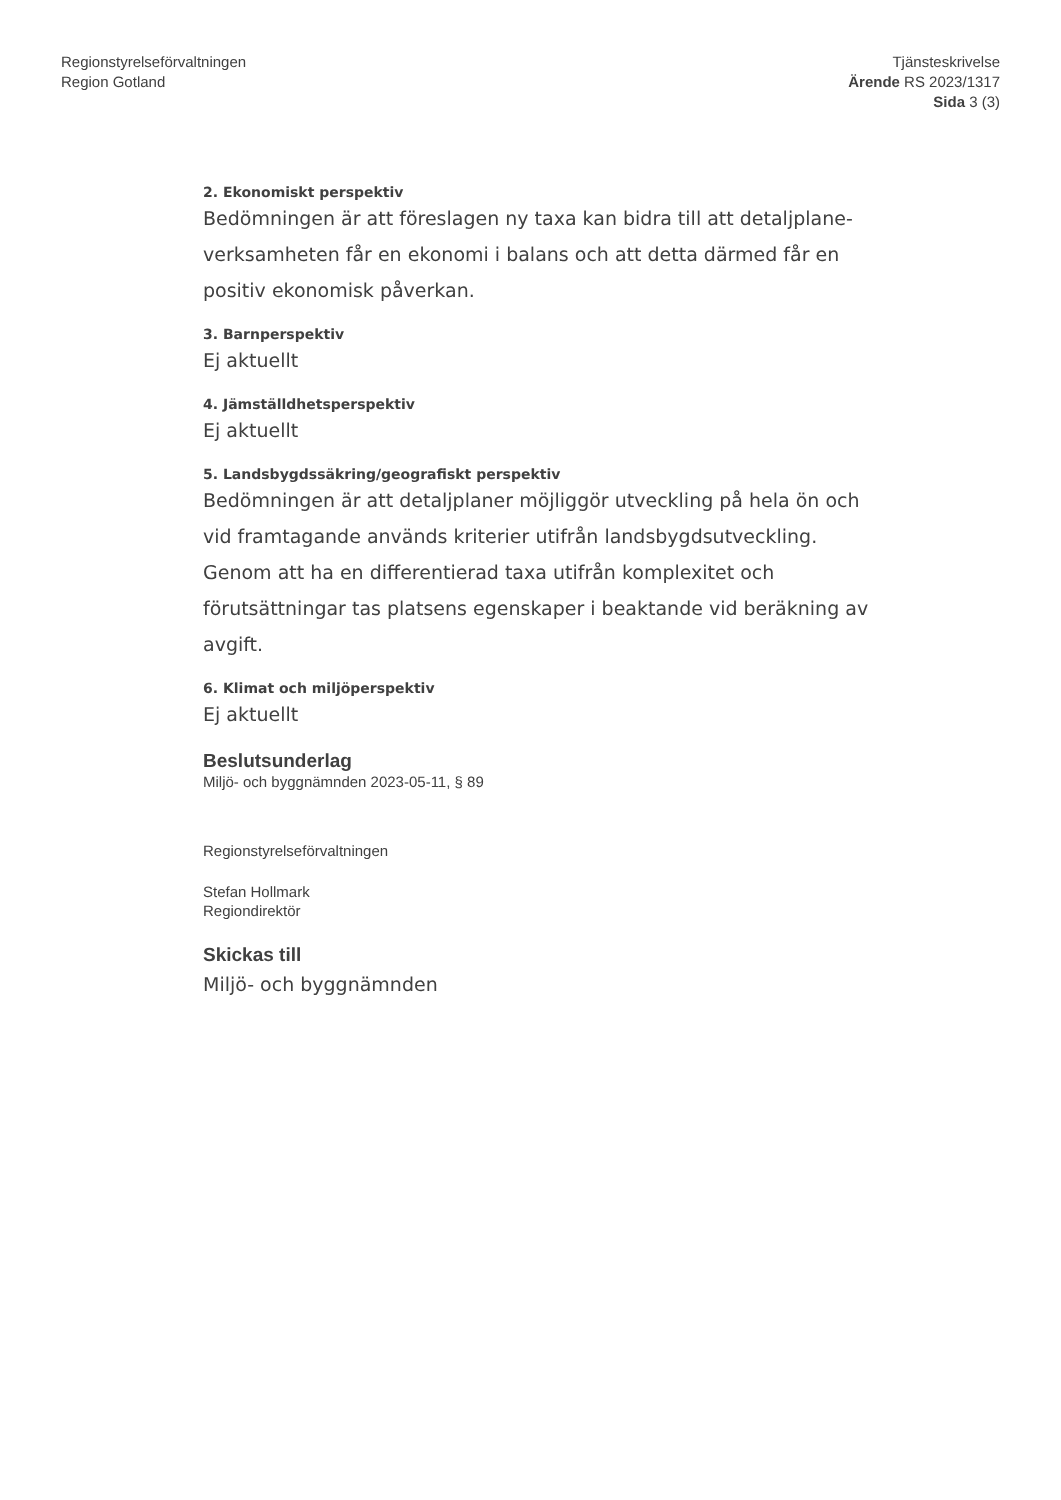Regionstyrelseförvaltningen
Region Gotland
Tjänsteskrivelse
Ärende RS 2023/1317
Sida 3 (3)
2. Ekonomiskt perspektiv
Bedömningen är att föreslagen ny taxa kan bidra till att detaljplane-verksamheten får en ekonomi i balans och att detta därmed får en positiv ekonomisk påverkan.
3. Barnperspektiv
Ej aktuellt
4. Jämställdhetsperspektiv
Ej aktuellt
5. Landsbygdssäkring/geografiskt perspektiv
Bedömningen är att detaljplaner möjliggör utveckling på hela ön och vid framtagande används kriterier utifrån landsbygdsutveckling. Genom att ha en differentierad taxa utifrån komplexitet och förutsättningar tas platsens egenskaper i beaktande vid beräkning av avgift.
6. Klimat och miljöperspektiv
Ej aktuellt
Beslutsunderlag
Miljö- och byggnämnden 2023-05-11, § 89
Regionstyrelseförvaltningen
Stefan Hollmark
Regiondirektör
Skickas till
Miljö- och byggnämnden